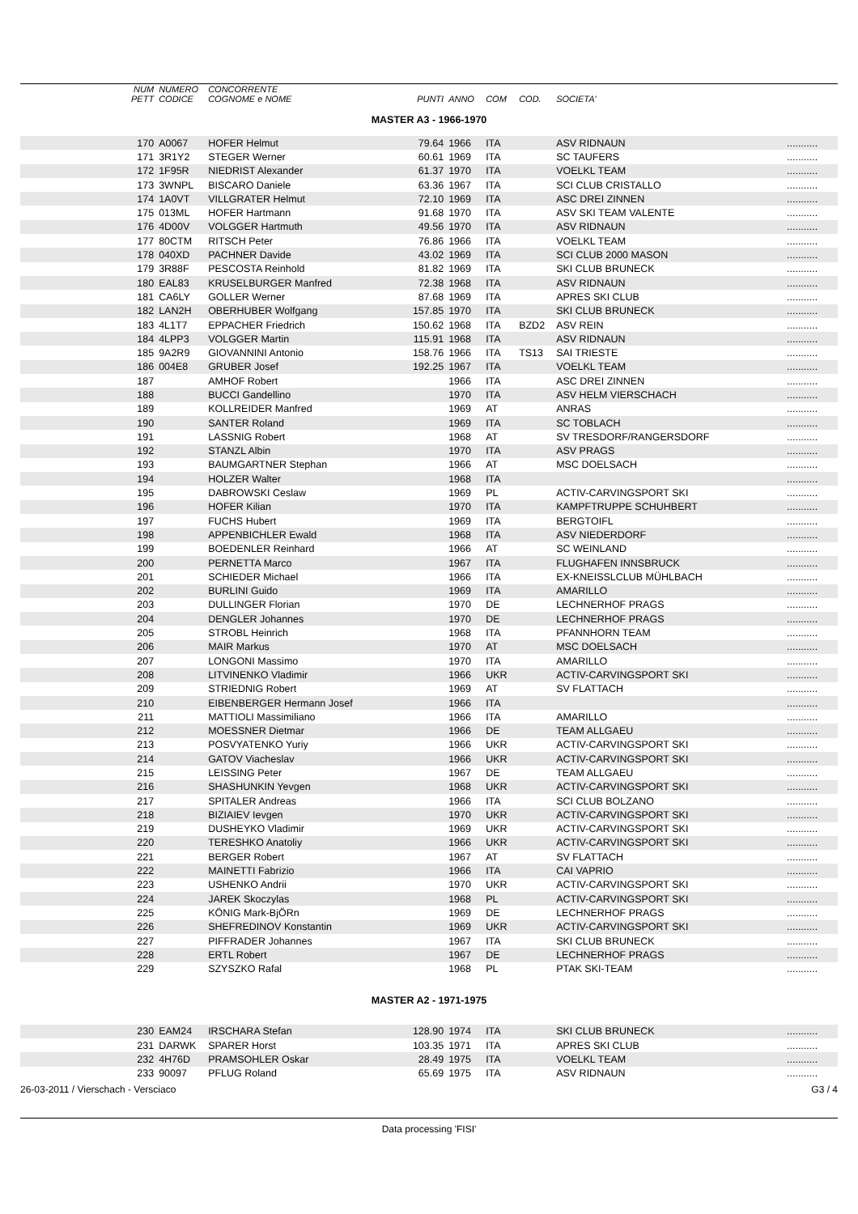| | NUM PETT | NUMERO CODICE | CONCORRENTE COGNOME e NOME | PUNTI | ANNO | COM | COD. | SOCIETA' | |
| --- | --- | --- | --- | --- | --- | --- | --- | --- | --- |
| MASTER A3 - 1966-1970 | | | | | | | | | |
| | 170 | A0067 | HOFER Helmut | 79.64 | 1966 | ITA | | ASV RIDNAUN | ........... |
| | 171 | 3R1Y2 | STEGER Werner | 60.61 | 1969 | ITA | | SC TAUFERS | ........... |
| | 172 | 1F95R | NIEDRIST Alexander | 61.37 | 1970 | ITA | | VOELKL TEAM | ........... |
| | 173 | 3WNPL | BISCARO Daniele | 63.36 | 1967 | ITA | | SCI CLUB CRISTALLO | ........... |
| | 174 | 1A0VT | VILLGRATER Helmut | 72.10 | 1969 | ITA | | ASC DREI ZINNEN | ........... |
| | 175 | 013ML | HOFER Hartmann | 91.68 | 1970 | ITA | | ASV SKI TEAM VALENTE | ........... |
| | 176 | 4D00V | VOLGGER Hartmuth | 49.56 | 1970 | ITA | | ASV RIDNAUN | ........... |
| | 177 | 80CTM | RITSCH Peter | 76.86 | 1966 | ITA | | VOELKL TEAM | ........... |
| | 178 | 040XD | PACHNER Davide | 43.02 | 1969 | ITA | | SCI CLUB 2000 MASON | ........... |
| | 179 | 3R88F | PESCOSTA Reinhold | 81.82 | 1969 | ITA | | SKI CLUB BRUNECK | ........... |
| | 180 | EAL83 | KRUSELBURGER Manfred | 72.38 | 1968 | ITA | | ASV RIDNAUN | ........... |
| | 181 | CA6LY | GOLLER Werner | 87.68 | 1969 | ITA | | APRES SKI CLUB | ........... |
| | 182 | LAN2H | OBERHUBER Wolfgang | 157.85 | 1970 | ITA | | SKI CLUB BRUNECK | ........... |
| | 183 | 4L1T7 | EPPACHER Friedrich | 150.62 | 1968 | ITA | BZD2 | ASV REIN | ........... |
| | 184 | 4LPP3 | VOLGGER Martin | 115.91 | 1968 | ITA | | ASV RIDNAUN | ........... |
| | 185 | 9A2R9 | GIOVANNINI Antonio | 158.76 | 1966 | ITA | TS13 | SAI TRIESTE | ........... |
| | 186 | 004E8 | GRUBER Josef | 192.25 | 1967 | ITA | | VOELKL TEAM | ........... |
| | 187 | | AMHOF Robert | | 1966 | ITA | | ASC DREI ZINNEN | ........... |
| | 188 | | BUCCI Gandellino | | 1970 | ITA | | ASV HELM VIERSCHACH | ........... |
| | 189 | | KOLLREIDER Manfred | | 1969 | AT | | ANRAS | ........... |
| | 190 | | SANTER Roland | | 1969 | ITA | | SC TOBLACH | ........... |
| | 191 | | LASSNIG Robert | | 1968 | AT | | SV TRESDORF/RANGERSDORF | ........... |
| | 192 | | STANZL Albin | | 1970 | ITA | | ASV PRAGS | ........... |
| | 193 | | BAUMGARTNER Stephan | | 1966 | AT | | MSC DOELSACH | ........... |
| | 194 | | HOLZER Walter | | 1968 | ITA | | | ........... |
| | 195 | | DABROWSKI Ceslaw | | 1969 | PL | | ACTIV-CARVINGSPORT SKI | ........... |
| | 196 | | HOFER Kilian | | 1970 | ITA | | KAMPFTRUPPE SCHUHBERT | ........... |
| | 197 | | FUCHS Hubert | | 1969 | ITA | | BERGTOIFL | ........... |
| | 198 | | APPENBICHLER Ewald | | 1968 | ITA | | ASV NIEDERDORF | ........... |
| | 199 | | BOEDENLER Reinhard | | 1966 | AT | | SC WEINLAND | ........... |
| | 200 | | PERNETTA Marco | | 1967 | ITA | | FLUGHAFEN INNSBRUCK | ........... |
| | 201 | | SCHIEDER Michael | | 1966 | ITA | | EX-KNEISSLCLUB MÜHLBACH | ........... |
| | 202 | | BURLINI Guido | | 1969 | ITA | | AMARILLO | ........... |
| | 203 | | DULLINGER Florian | | 1970 | DE | | LECHNERHOF PRAGS | ........... |
| | 204 | | DENGLER Johannes | | 1970 | DE | | LECHNERHOF PRAGS | ........... |
| | 205 | | STROBL Heinrich | | 1968 | ITA | | PFANNHORN TEAM | ........... |
| | 206 | | MAIR Markus | | 1970 | AT | | MSC DOELSACH | ........... |
| | 207 | | LONGONI Massimo | | 1970 | ITA | | AMARILLO | ........... |
| | 208 | | LITVINENKO Vladimir | | 1966 | UKR | | ACTIV-CARVINGSPORT SKI | ........... |
| | 209 | | STRIEDNIG Robert | | 1969 | AT | | SV FLATTACH | ........... |
| | 210 | | EIBENBERGER Hermann Josef | | 1966 | ITA | | | ........... |
| | 211 | | MATTIOLI Massimiliano | | 1966 | ITA | | AMARILLO | ........... |
| | 212 | | MOESSNER Dietmar | | 1966 | DE | | TEAM ALLGAEU | ........... |
| | 213 | | POSVYATENKO Yuriy | | 1966 | UKR | | ACTIV-CARVINGSPORT SKI | ........... |
| | 214 | | GATOV Viacheslav | | 1966 | UKR | | ACTIV-CARVINGSPORT SKI | ........... |
| | 215 | | LEISSING Peter | | 1967 | DE | | TEAM ALLGAEU | ........... |
| | 216 | | SHASHUNKIN Yevgen | | 1968 | UKR | | ACTIV-CARVINGSPORT SKI | ........... |
| | 217 | | SPITALER Andreas | | 1966 | ITA | | SCI CLUB BOLZANO | ........... |
| | 218 | | BIZIAIEV Ievgen | | 1970 | UKR | | ACTIV-CARVINGSPORT SKI | ........... |
| | 219 | | DUSHEYKO Vladimir | | 1969 | UKR | | ACTIV-CARVINGSPORT SKI | ........... |
| | 220 | | TERESHKO Anatoliy | | 1966 | UKR | | ACTIV-CARVINGSPORT SKI | ........... |
| | 221 | | BERGER Robert | | 1967 | AT | | SV FLATTACH | ........... |
| | 222 | | MAINETTI Fabrizio | | 1966 | ITA | | CAI VAPRIO | ........... |
| | 223 | | USHENKO Andrii | | 1970 | UKR | | ACTIV-CARVINGSPORT SKI | ........... |
| | 224 | | JAREK Skoczylas | | 1968 | PL | | ACTIV-CARVINGSPORT SKI | ........... |
| | 225 | | KÖNIG Mark-BjÖRn | | 1969 | DE | | LECHNERHOF PRAGS | ........... |
| | 226 | | SHEFREDINOV Konstantin | | 1969 | UKR | | ACTIV-CARVINGSPORT SKI | ........... |
| | 227 | | PIFFRADER Johannes | | 1967 | ITA | | SKI CLUB BRUNECK | ........... |
| | 228 | | ERTL Robert | | 1967 | DE | | LECHNERHOF PRAGS | ........... |
| | 229 | | SZYSZKO Rafal | | 1968 | PL | | PTAK SKI-TEAM | ........... |
| MASTER A2 - 1971-1975 | | | | | | | | | |
| | 230 | EAM24 | IRSCHARA Stefan | 128.90 | 1974 | ITA | | SKI CLUB BRUNECK | ........... |
| | 231 | DARWK | SPARER Horst | 103.35 | 1971 | ITA | | APRES SKI CLUB | ........... |
| | 232 | 4H76D | PRAMSOHLER Oskar | 28.49 | 1975 | ITA | | VOELKL TEAM | ........... |
| | 233 | 90097 | PFLUG Roland | 65.69 | 1975 | ITA | | ASV RIDNAUN | ........... |
26-03-2011 / Vierschach - Versciaco G3 / 4
Data processing 'FISI'